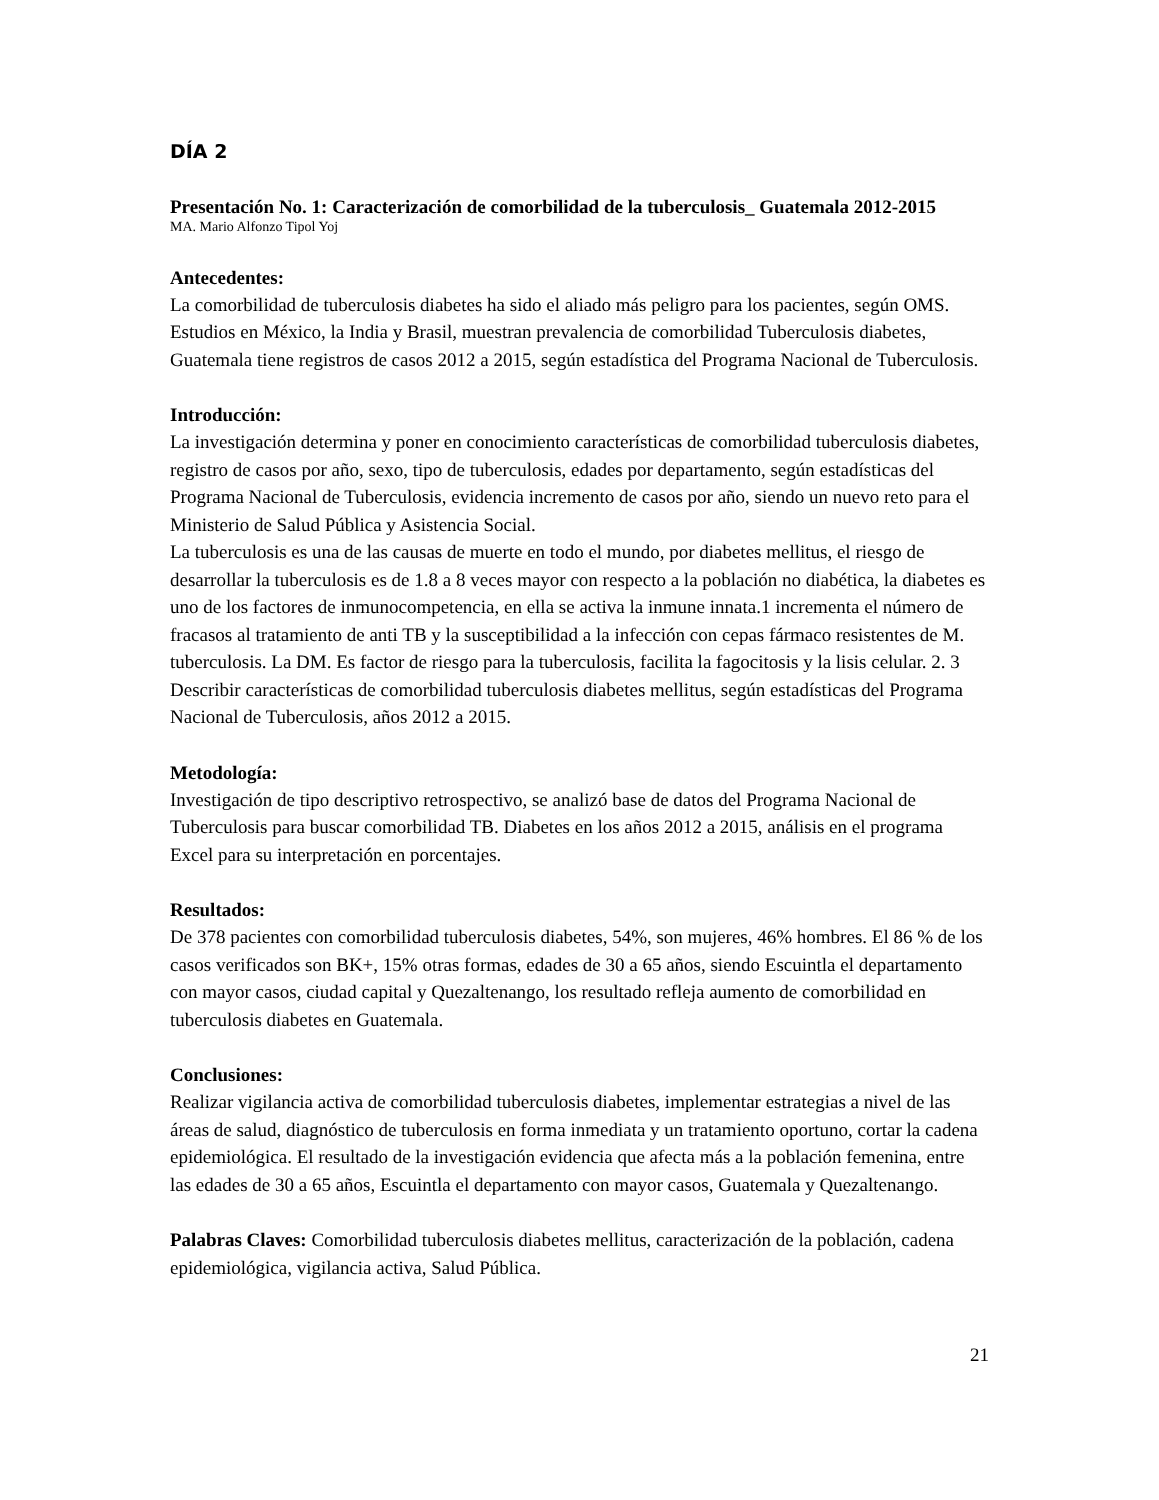DÍA 2
Presentación No. 1: Caracterización de comorbilidad de la tuberculosis_ Guatemala 2012-2015
MA. Mario Alfonzo Tipol Yoj
Antecedentes:
La comorbilidad de tuberculosis diabetes ha sido el aliado más peligro para los pacientes, según OMS. Estudios en México, la India y Brasil, muestran prevalencia de comorbilidad Tuberculosis diabetes, Guatemala tiene registros de casos 2012 a 2015, según estadística del Programa Nacional de Tuberculosis.
Introducción:
La investigación determina y poner en conocimiento características de comorbilidad tuberculosis diabetes, registro de casos por año, sexo, tipo de tuberculosis, edades por departamento, según estadísticas del Programa Nacional de Tuberculosis, evidencia incremento de casos por año, siendo un nuevo reto para el Ministerio de Salud Pública y Asistencia Social.
La tuberculosis es una de las causas de muerte en todo el mundo, por diabetes mellitus, el riesgo de desarrollar la tuberculosis es de 1.8 a 8 veces mayor con respecto a la población no diabética, la diabetes es uno de los factores de inmunocompetencia, en ella se activa la inmune innata.1 incrementa el número de fracasos al tratamiento de anti TB y la susceptibilidad a la infección con cepas fármaco resistentes de M. tuberculosis. La DM. Es factor de riesgo para la tuberculosis, facilita la fagocitosis y la lisis celular. 2. 3 Describir características de comorbilidad tuberculosis diabetes mellitus, según estadísticas del Programa Nacional de Tuberculosis, años 2012 a 2015.
Metodología:
Investigación de tipo descriptivo retrospectivo, se analizó base de datos del Programa Nacional de Tuberculosis para buscar comorbilidad TB. Diabetes en los años 2012 a 2015, análisis en el programa Excel para su interpretación en porcentajes.
Resultados:
De 378 pacientes con comorbilidad tuberculosis diabetes, 54%, son mujeres, 46% hombres. El 86 % de los casos verificados son BK+, 15% otras formas, edades de 30 a 65 años, siendo Escuintla el departamento con mayor casos, ciudad capital y Quezaltenango, los resultado refleja aumento de comorbilidad en tuberculosis diabetes en Guatemala.
Conclusiones:
Realizar vigilancia activa de comorbilidad tuberculosis diabetes, implementar estrategias a nivel de las áreas de salud, diagnóstico de tuberculosis en forma inmediata y un tratamiento oportuno, cortar la cadena epidemiológica. El resultado de la investigación evidencia que afecta más a la población femenina, entre las edades de 30 a 65 años, Escuintla el departamento con mayor casos, Guatemala y Quezaltenango.
Palabras Claves: Comorbilidad tuberculosis diabetes mellitus, caracterización de la población, cadena epidemiológica, vigilancia activa, Salud Pública.
21